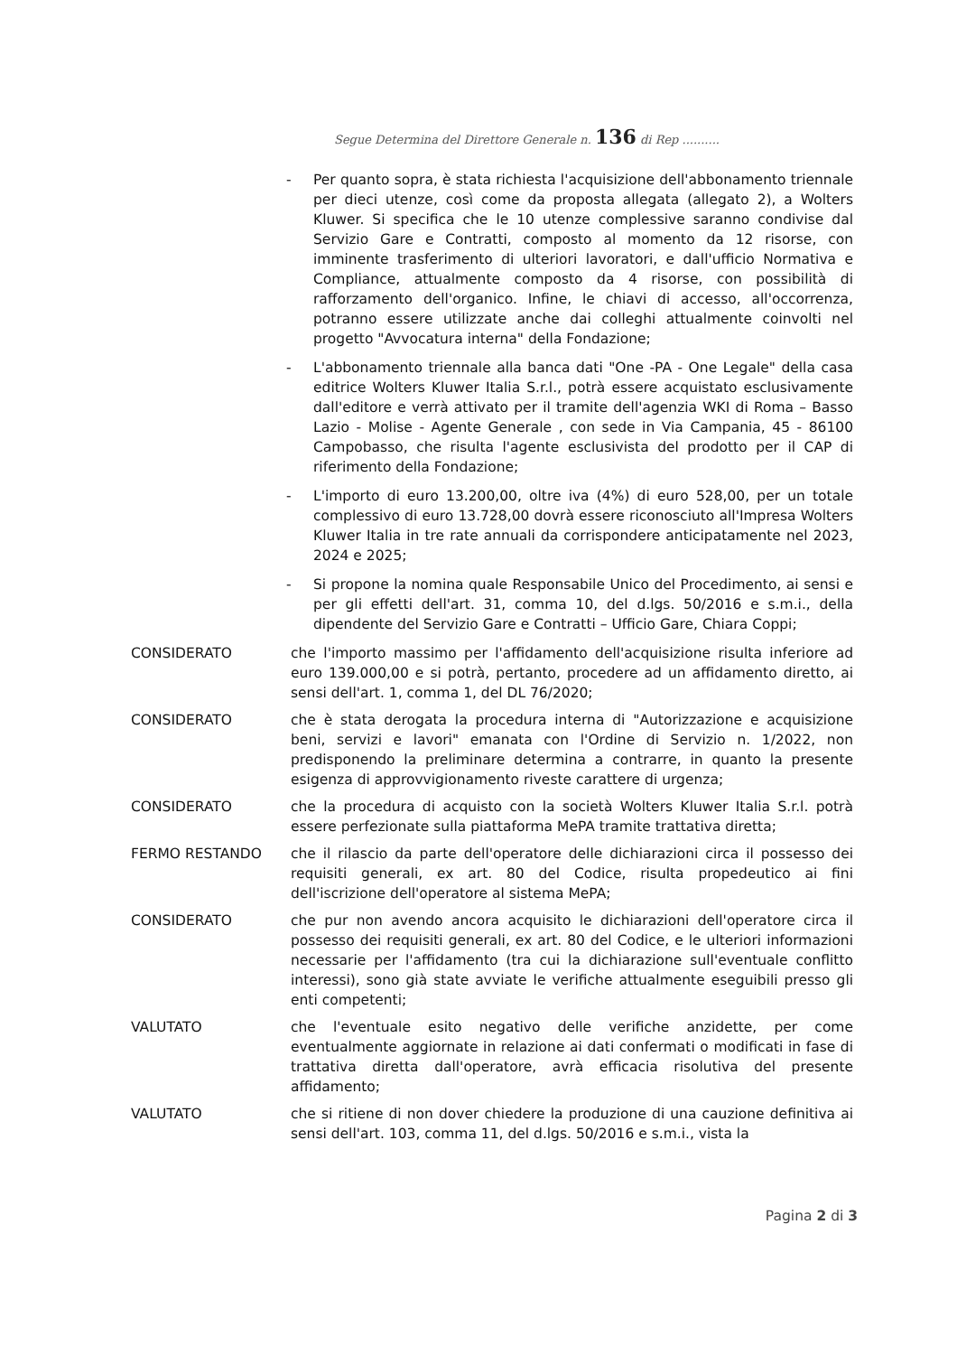Segue Determina del Direttore Generale n. 136 di Rep ..........
- Per quanto sopra, è stata richiesta l'acquisizione dell'abbonamento triennale per dieci utenze, così come da proposta allegata (allegato 2), a Wolters Kluwer. Si specifica che le 10 utenze complessive saranno condivise dal Servizio Gare e Contratti, composto al momento da 12 risorse, con imminente trasferimento di ulteriori lavoratori, e dall'ufficio Normativa e Compliance, attualmente composto da 4 risorse, con possibilità di rafforzamento dell'organico. Infine, le chiavi di accesso, all'occorrenza, potranno essere utilizzate anche dai colleghi attualmente coinvolti nel progetto "Avvocatura interna" della Fondazione;
- L'abbonamento triennale alla banca dati "One -PA - One Legale" della casa editrice Wolters Kluwer Italia S.r.l., potrà essere acquistato esclusivamente dall'editore e verrà attivato per il tramite dell'agenzia WKI di Roma – Basso Lazio - Molise - Agente Generale , con sede in Via Campania, 45 - 86100 Campobasso, che risulta l'agente esclusivista del prodotto per il CAP di riferimento della Fondazione;
- L'importo di euro 13.200,00, oltre iva (4%) di euro 528,00, per un totale complessivo di euro 13.728,00 dovrà essere riconosciuto all'Impresa Wolters Kluwer Italia in tre rate annuali da corrispondere anticipatamente nel 2023, 2024 e 2025;
- Si propone la nomina quale Responsabile Unico del Procedimento, ai sensi e per gli effetti dell'art. 31, comma 10, del d.lgs. 50/2016 e s.m.i., della dipendente del Servizio Gare e Contratti – Ufficio Gare, Chiara Coppi;
CONSIDERATO che l'importo massimo per l'affidamento dell'acquisizione risulta inferiore ad euro 139.000,00 e si potrà, pertanto, procedere ad un affidamento diretto, ai sensi dell'art. 1, comma 1, del DL 76/2020;
CONSIDERATO che è stata derogata la procedura interna di "Autorizzazione e acquisizione beni, servizi e lavori" emanata con l'Ordine di Servizio n. 1/2022, non predisponendo la preliminare determina a contrarre, in quanto la presente esigenza di approvvigionamento riveste carattere di urgenza;
CONSIDERATO che la procedura di acquisto con la società Wolters Kluwer Italia S.r.l. potrà essere perfezionate sulla piattaforma MePA tramite trattativa diretta;
FERMO RESTANDO che il rilascio da parte dell'operatore delle dichiarazioni circa il possesso dei requisiti generali, ex art. 80 del Codice, risulta propedeutico ai fini dell'iscrizione dell'operatore al sistema MePA;
CONSIDERATO che pur non avendo ancora acquisito le dichiarazioni dell'operatore circa il possesso dei requisiti generali, ex art. 80 del Codice, e le ulteriori informazioni necessarie per l'affidamento (tra cui la dichiarazione sull'eventuale conflitto interessi), sono già state avviate le verifiche attualmente eseguibili presso gli enti competenti;
VALUTATO che l'eventuale esito negativo delle verifiche anzidette, per come eventualmente aggiornate in relazione ai dati confermati o modificati in fase di trattativa diretta dall'operatore, avrà efficacia risolutiva del presente affidamento;
VALUTATO che si ritiene di non dover chiedere la produzione di una cauzione definitiva ai sensi dell'art. 103, comma 11, del d.lgs. 50/2016 e s.m.i., vista la
Pagina 2 di 3